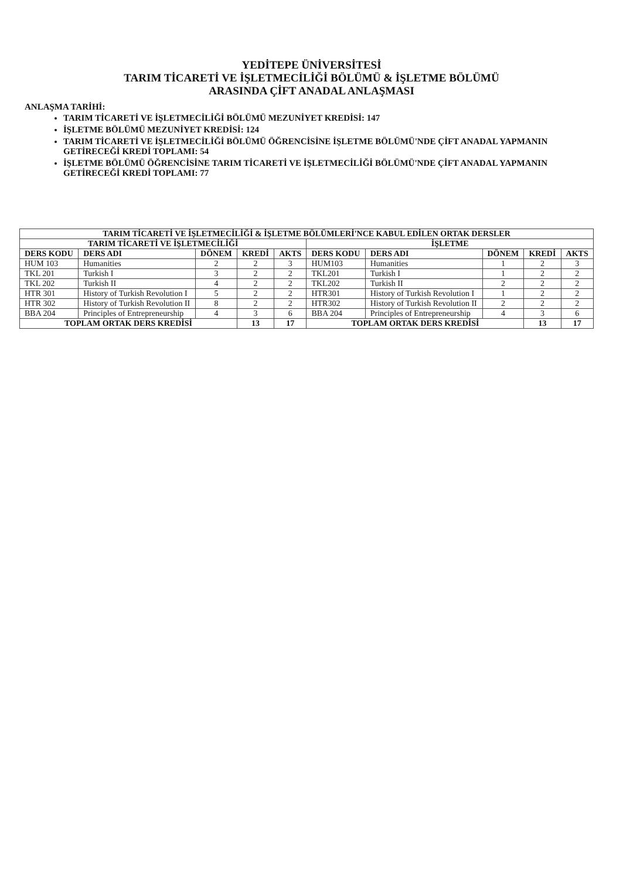YEDİTEPE ÜNİVERSİTESİ
TARIM TİCARETİ VE İŞLETMECİLİĞİ BÖLÜMÜ & İŞLETME BÖLÜMÜ
ARASINDA ÇİFT ANADAL ANLAŞMASI
ANLAŞMA TARİHİ:
TARIM TİCARETİ VE İŞLETMECİLİĞİ BÖLÜMÜ MEZUNİYET KREDİSİ: 147
İŞLETME BÖLÜMÜ MEZUNİYET KREDİSİ: 124
TARIM TİCARETİ VE İŞLETMECİLİĞİ BÖLÜMÜ ÖĞRENCİSİNE İŞLETME BÖLÜMÜ'NDE ÇİFT ANADAL YAPMANIN GETİRECEĞİ KREDİ TOPLAMI: 54
İŞLETME BÖLÜMÜ ÖĞRENCİSİNE TARIM TİCARETİ VE İŞLETMECİLİĞİ BÖLÜMÜ'NDE ÇİFT ANADAL YAPMANIN GETİRECEĞİ KREDİ TOPLAMI: 77
| TARIM TİCARETİ VE İŞLETMECİLİĞİ & İŞLETME BÖLÜMLERİ'NCE KABUL EDİLEN ORTAK DERSLER | | | | | | | | | |
| --- | --- | --- | --- | --- | --- | --- | --- | --- | --- |
| TARIM TİCARETİ VE İŞLETMECİLİĞİ | | | | | İŞLETME | | | | |
| DERS KODU | DERS ADI | DÖNEM | KREDİ | AKTS | DERS KODU | DERS ADI | DÖNEM | KREDİ | AKTS |
| HUM 103 | Humanities | 2 | 2 | 3 | HUM103 | Humanities | 1 | 2 | 3 |
| TKL 201 | Turkish I | 3 | 2 | 2 | TKL201 | Turkish I | 1 | 2 | 2 |
| TKL 202 | Turkish II | 4 | 2 | 2 | TKL202 | Turkish II | 2 | 2 | 2 |
| HTR 301 | History of Turkish Revolution I | 5 | 2 | 2 | HTR301 | History of Turkish Revolution I | 1 | 2 | 2 |
| HTR 302 | History of Turkish Revolution II | 8 | 2 | 2 | HTR302 | History of Turkish Revolution II | 2 | 2 | 2 |
| BBA 204 | Principles of Entrepreneurship | 4 | 3 | 6 | BBA 204 | Principles of Entrepreneurship | 4 | 3 | 6 |
| TOPLAM ORTAK DERS KREDİSİ | | | 13 | 17 | TOPLAM ORTAK DERS KREDİSİ | | | 13 | 17 |